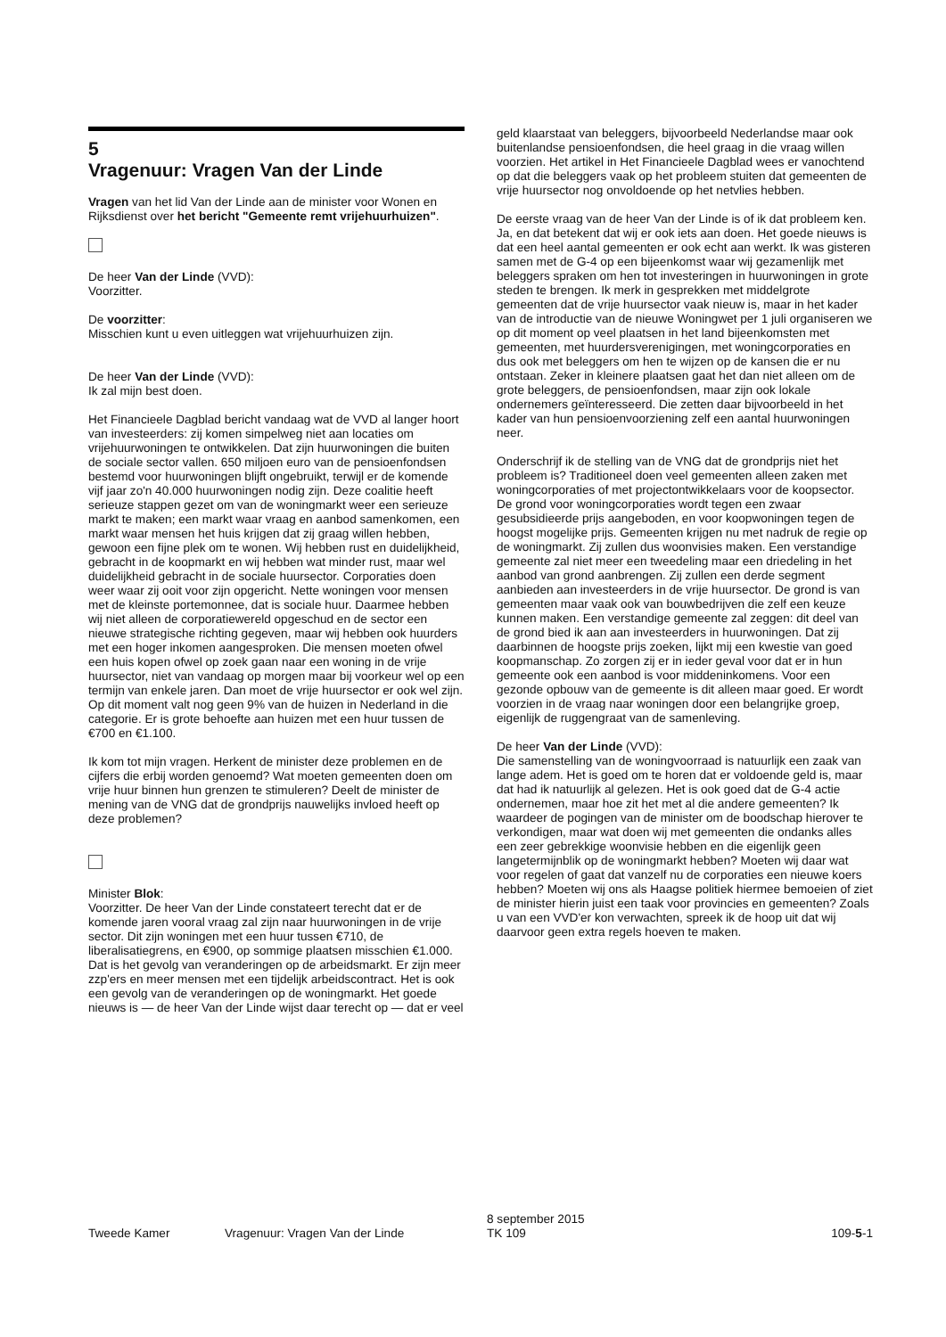5
Vragenuur: Vragen Van der Linde
Vragen van het lid Van der Linde aan de minister voor Wonen en Rijksdienst over het bericht "Gemeente remt vrijehuurhuizen".
De heer Van der Linde (VVD):
Voorzitter.
De voorzitter:
Misschien kunt u even uitleggen wat vrijehuurhuizen zijn.
De heer Van der Linde (VVD):
Ik zal mijn best doen.
Het Financieele Dagblad bericht vandaag wat de VVD al langer hoort van investeerders: zij komen simpelweg niet aan locaties om vrijehuurwoningen te ontwikkelen. Dat zijn huurwoningen die buiten de sociale sector vallen. 650 miljoen euro van de pensioenfondsen bestemd voor huurwoningen blijft ongebruikt, terwijl er de komende vijf jaar zo'n 40.000 huurwoningen nodig zijn. Deze coalitie heeft serieuze stappen gezet om van de woningmarkt weer een serieuze markt te maken; een markt waar vraag en aanbod samenkomen, een markt waar mensen het huis krijgen dat zij graag willen hebben, gewoon een fijne plek om te wonen. Wij hebben rust en duidelijkheid, gebracht in de koopmarkt en wij hebben wat minder rust, maar wel duidelijkheid gebracht in de sociale huursector. Corporaties doen weer waar zij ooit voor zijn opgericht. Nette woningen voor mensen met de kleinste portemonnee, dat is sociale huur. Daarmee hebben wij niet alleen de corporatiewereld opgeschud en de sector een nieuwe strategische richting gegeven, maar wij hebben ook huurders met een hoger inkomen aangesproken. Die mensen moeten ofwel een huis kopen ofwel op zoek gaan naar een woning in de vrije huursector, niet van vandaag op morgen maar bij voorkeur wel op een termijn van enkele jaren. Dan moet de vrije huursector er ook wel zijn. Op dit moment valt nog geen 9% van de huizen in Nederland in die categorie. Er is grote behoefte aan huizen met een huur tussen de €700 en €1.100.
Ik kom tot mijn vragen. Herkent de minister deze problemen en de cijfers die erbij worden genoemd? Wat moeten gemeenten doen om vrije huur binnen hun grenzen te stimuleren? Deelt de minister de mening van de VNG dat de grondprijs nauwelijks invloed heeft op deze problemen?
Minister Blok:
Voorzitter. De heer Van der Linde constateert terecht dat er de komende jaren vooral vraag zal zijn naar huurwoningen in de vrije sector. Dit zijn woningen met een huur tussen €710, de liberalisatiegrens, en €900, op sommige plaatsen misschien €1.000. Dat is het gevolg van veranderingen op de arbeidsmarkt. Er zijn meer zzp'ers en meer mensen met een tijdelijk arbeidscontract. Het is ook een gevolg van de veranderingen op de woningmarkt. Het goede nieuws is — de heer Van der Linde wijst daar terecht op — dat er veel
geld klaarstaat van beleggers, bijvoorbeeld Nederlandse maar ook buitenlandse pensioenfondsen, die heel graag in die vraag willen voorzien. Het artikel in Het Financieele Dagblad wees er vanochtend op dat die beleggers vaak op het probleem stuiten dat gemeenten de vrije huursector nog onvoldoende op het netvlies hebben.
De eerste vraag van de heer Van der Linde is of ik dat probleem ken. Ja, en dat betekent dat wij er ook iets aan doen. Het goede nieuws is dat een heel aantal gemeenten er ook echt aan werkt. Ik was gisteren samen met de G-4 op een bijeenkomst waar wij gezamenlijk met beleggers spraken om hen tot investeringen in huurwoningen in grote steden te brengen. Ik merk in gesprekken met middelgrote gemeenten dat de vrije huursector vaak nieuw is, maar in het kader van de introductie van de nieuwe Woningwet per 1 juli organiseren we op dit moment op veel plaatsen in het land bijeenkomsten met gemeenten, met huurdersverenigingen, met woningcorporaties en dus ook met beleggers om hen te wijzen op de kansen die er nu ontstaan. Zeker in kleinere plaatsen gaat het dan niet alleen om de grote beleggers, de pensioenfondsen, maar zijn ook lokale ondernemers geïnteresseerd. Die zetten daar bijvoorbeeld in het kader van hun pensioenvoorziening zelf een aantal huurwoningen neer.
Onderschrijf ik de stelling van de VNG dat de grondprijs niet het probleem is? Traditioneel doen veel gemeenten alleen zaken met woningcorporaties of met projectontwikkelaars voor de koopsector. De grond voor woningcorporaties wordt tegen een zwaar gesubsidieerde prijs aangeboden, en voor koopwoningen tegen de hoogst mogelijke prijs. Gemeenten krijgen nu met nadruk de regie op de woningmarkt. Zij zullen dus woonvisies maken. Een verstandige gemeente zal niet meer een tweedeling maar een driedeling in het aanbod van grond aanbrengen. Zij zullen een derde segment aanbieden aan investeerders in de vrije huursector. De grond is van gemeenten maar vaak ook van bouwbedrijven die zelf een keuze kunnen maken. Een verstandige gemeente zal zeggen: dit deel van de grond bied ik aan aan investeerders in huurwoningen. Dat zij daarbinnen de hoogste prijs zoeken, lijkt mij een kwestie van goed koopmanschap. Zo zorgen zij er in ieder geval voor dat er in hun gemeente ook een aanbod is voor middeninkomens. Voor een gezonde opbouw van de gemeente is dit alleen maar goed. Er wordt voorzien in de vraag naar woningen door een belangrijke groep, eigenlijk de ruggengraat van de samenleving.
De heer Van der Linde (VVD):
Die samenstelling van de woningvoorraad is natuurlijk een zaak van lange adem. Het is goed om te horen dat er voldoende geld is, maar dat had ik natuurlijk al gelezen. Het is ook goed dat de G-4 actie ondernemen, maar hoe zit het met al die andere gemeenten? Ik waardeer de pogingen van de minister om de boodschap hierover te verkondigen, maar wat doen wij met gemeenten die ondanks alles een zeer gebrekkige woonvisie hebben en die eigenlijk geen langetermijnblik op de woningmarkt hebben? Moeten wij daar wat voor regelen of gaat dat vanzelf nu de corporaties een nieuwe koers hebben? Moeten wij ons als Haagse politiek hiermee bemoeien of ziet de minister hierin juist een taak voor provincies en gemeenten? Zoals u van een VVD'er kon verwachten, spreek ik de hoop uit dat wij daarvoor geen extra regels hoeven te maken.
Tweede Kamer
Vragenuur: Vragen Van der Linde
8 september 2015
TK 109
109-5-1